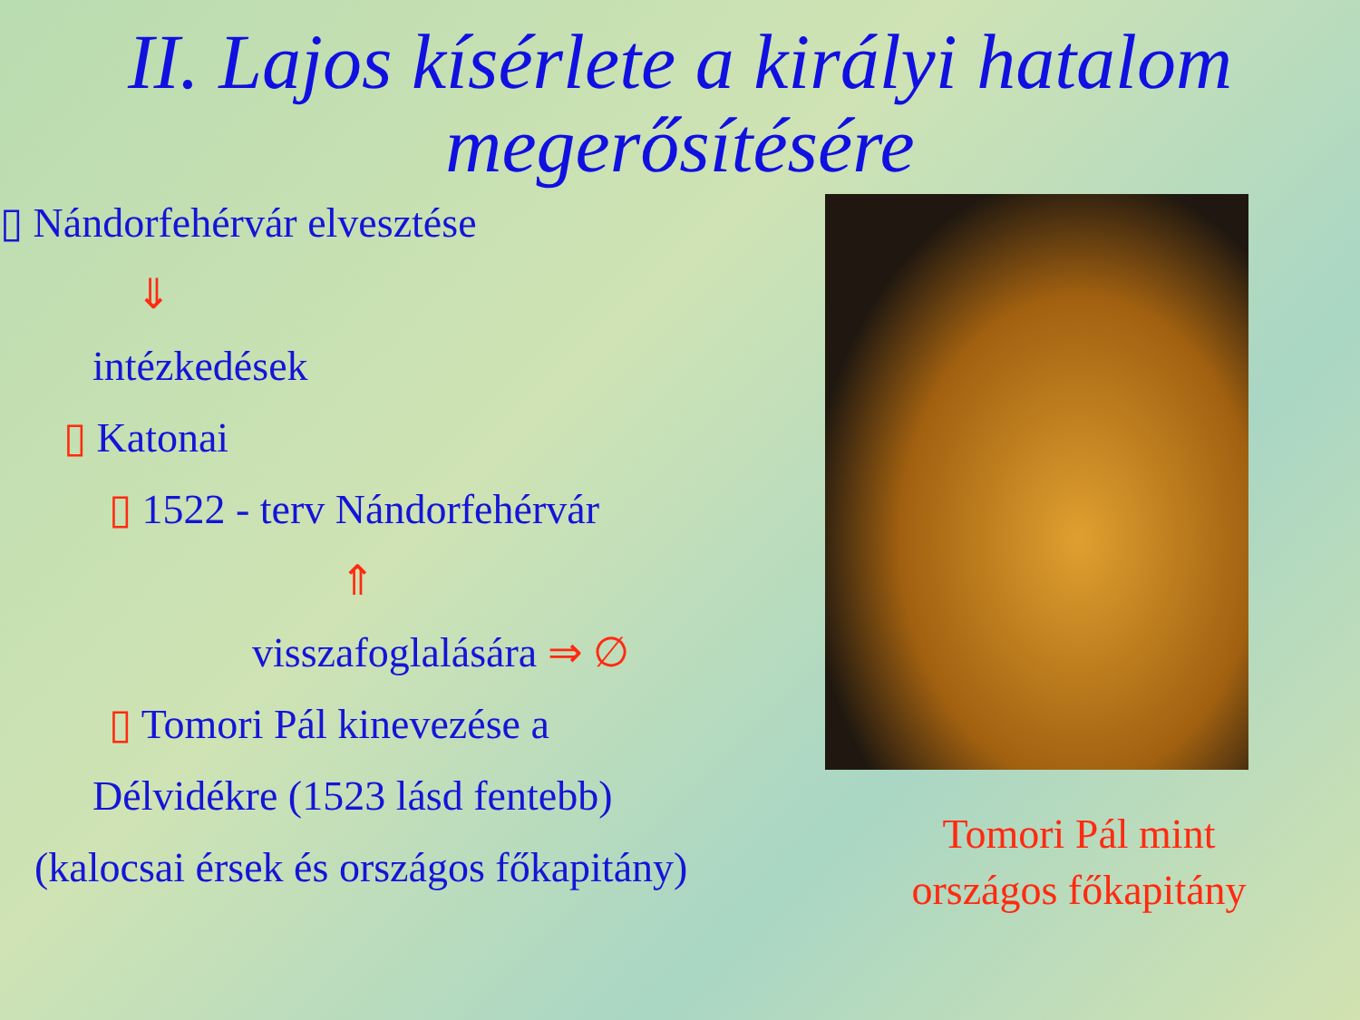II. Lajos kísérlete a királyi hatalom megerősítésére
▯ Nándorfehérvár elvesztése
⇓
intézkedések
▯ Katonai
▯ 1522 - terv Nándorfehérvár
⇑
visszafoglalására ⇒ ∅
▯ Tomori Pál kinevezése a
Délvidékre (1523 lásd fentebb)
(kalocsai érsek és országos főkapitány)
Tomori Pál mint
országos főkapitány